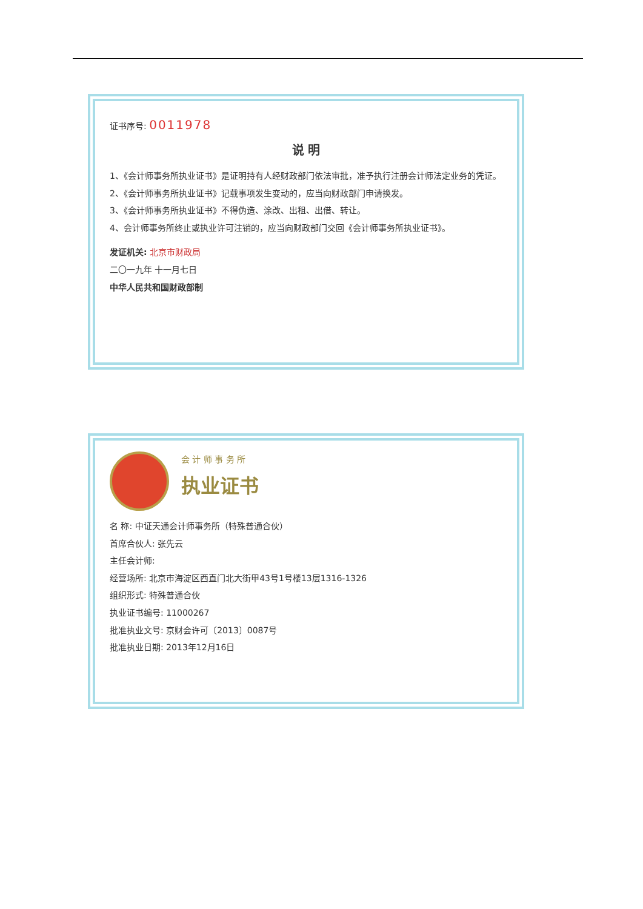证书序号: 0011978
说 明
1、《会计师事务所执业证书》是证明持有人经财政部门依法审批，准予执行注册会计师法定业务的凭证。
2、《会计师事务所执业证书》记载事项发生变动的，应当向财政部门申请换发。
3、《会计师事务所执业证书》不得伪造、涂改、出租、出借、转让。
4、会计师事务所终止或执业许可注销的，应当向财政部门交回《会计师事务所执业证书》。
发证机关: 北京市财政局
二〇一九年 十一月七日
中华人民共和国财政部制
会 计 师 事 务 所
执业证书
名 称: 中证天通会计师事务所（特殊普通合伙）
首席合伙人: 张先云
主任会计师:
经营场所: 北京市海淀区西直门北大街甲43号1号楼13层1316-1326
组织形式: 特殊普通合伙
执业证书编号: 11000267
批准执业文号: 京财会许可〔2013〕0087号
批准执业日期: 2013年12月16日